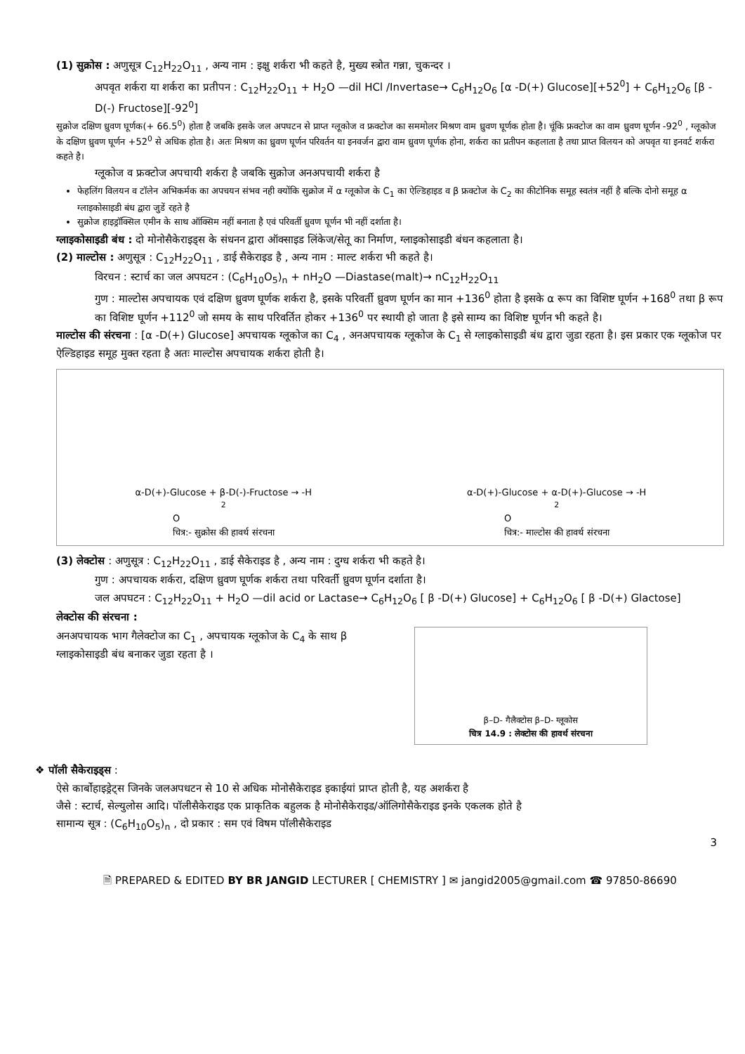(1) सुक्रोस : अणुसूत्र C<sub>12</sub>H<sub>22</sub>O<sub>11</sub> , अन्य नाम : इक्षु शर्करा भी कहते है, मुख्य स्त्रोत गन्ना, चुकन्दर ।
अपवृत शर्करा या शर्करा का प्रतीपन : C<sub>12</sub>H<sub>22</sub>O<sub>11</sub> + H<sub>2</sub>O —dil HCl /Invertase→ C<sub>6</sub>H<sub>12</sub>O<sub>6</sub> [α -D(+) Glucose][+52<sup>0</sup>] + C<sub>6</sub>H<sub>12</sub>O<sub>6</sub> [β -D(-) Fructose][-92<sup>0</sup>]
सुक्रोज दक्षिण ध्रुवण घूर्णक(+ 66.5<sup>0</sup>) होता है जबकि इसके जल अपघटन से प्राप्त ग्लूकोज व फ्रक्टोज का सममोलर मिश्रण वाम ध्रुवण घूर्णक होता है। चूंकि फ्रक्टोज का वाम ध्रुवण घूर्णन -92<sup>0</sup> , ग्लूकोज के दक्षिण ध्रुवण घूर्णन +52<sup>0</sup> से अधिक होता है। अतः मिश्रण का ध्रुवण घूर्णन परिवर्तन या इनवर्जन द्वारा वाम ध्रुवण घूर्णक होना, शर्करा का प्रतीपन कहलाता है तथा प्राप्त विलयन को अपवृत या इनवर्ट शर्करा कहते है।
ग्लूकोज व फ्रक्टोज अपचायी शर्करा है जबकि सुक्रोज अनअपचायी शर्करा है
फेहलिंग विलयन व टॉलेन अभिकर्मक का अपचयन संभव नही क्योंकि सुक्रोज में α ग्लूकोज के C<sub>1</sub> का ऐल्डिहाइड व β फ्रक्टोज के C<sub>2</sub> का कीटोनिक समूह स्वतंत्र नहीं है बल्कि दोनो समूह α ग्लाइकोसाइडी बंध द्वारा जुडें रहते है
सुक्रोज हाइड्रॉक्सिल एमीन के साथ ऑक्सिम नहीं बनाता है एवं परिवर्ती ध्रुवण घूर्णन भी नहीं दर्शाता है।
ग्लाइकोसाइडी बंध : दो मोनोसैकेराइड्स के संधनन द्वारा ऑक्साइड लिंकेज/सेतू का निर्माण, ग्लाइकोसाइडी बंधन कहलाता है।
(2) माल्टोस : अणुसूत्र : C<sub>12</sub>H<sub>22</sub>O<sub>11</sub> , डाई सैकेराइड है , अन्य नाम : माल्ट शर्करा भी कहते है।
विरचन : स्टार्च का जल अपघटन : (C<sub>6</sub>H<sub>10</sub>O<sub>5</sub>)<sub>n</sub> + nH<sub>2</sub>O —Diastase(malt)→ nC<sub>12</sub>H<sub>22</sub>O<sub>11</sub>
गुण : माल्टोस अपचायक एवं दक्षिण ध्रुवण घूर्णक शर्करा है, इसके परिवर्ती ध्रुवण घूर्णन का मान +136<sup>0</sup> होता है इसके α रूप का विशिष्ट घूर्णन +168<sup>0</sup> तथा β रूप का विशिष्ट घूर्णन +112<sup>0</sup> जो समय के साथ परिवर्तित होकर +136<sup>0</sup> पर स्थायी हो जाता है इसे साम्य का विशिष्ट घूर्णन भी कहते है।
माल्टोस की संरचना : [α -D(+) Glucose] अपचायक ग्लूकोज का C<sub>4</sub> , अनअपचायक ग्लूकोज के C<sub>1</sub> से ग्लाइकोसाइडी बंध द्वारा जुडा रहता है। इस प्रकार एक ग्लूकोज पर ऐल्डिहाइड समूह मुक्त रहता है अतः माल्टोस अपचायक शर्करा होती है।
α-D(+)-Glucose + β-D(-)-Fructose → -H<sub>2</sub>O
चित्र:- सुक्रोस की हावर्थ संरचना
α-D(+)-Glucose + α-D(+)-Glucose → -H<sub>2</sub>O
चित्र:- माल्टोस की हावर्थ संरचना
(3) लेक्टोस : अणुसूत्र : C<sub>12</sub>H<sub>22</sub>O<sub>11</sub> , डाई सैकेराइड है , अन्य नाम : दुग्ध शर्करा भी कहते है।
गुण : अपचायक शर्करा, दक्षिण ध्रुवण घूर्णक शर्करा तथा परिवर्ती ध्रुवण घूर्णन दर्शाता है।
जल अपघटन : C<sub>12</sub>H<sub>22</sub>O<sub>11</sub> + H<sub>2</sub>O —dil acid or Lactase→ C<sub>6</sub>H<sub>12</sub>O<sub>6</sub> [ β -D(+) Glucose] + C<sub>6</sub>H<sub>12</sub>O<sub>6</sub> [ β -D(+) Glactose]
लेक्टोस की संरचना :
अनअपचायक भाग गैलेक्टोज का C<sub>1</sub> , अपचायक ग्लूकोज के C<sub>4</sub> के साथ β ग्लाइकोसाइडी बंध बनाकर जुडा रहता है ।
β–D- गैलैक्टोस β–D- ग्लूकोस
चित्र 14.9 : लेक्टोस की हावर्थ संरचना
❖ पॉली सैकेराइड्स :
ऐसे कार्बोहाइड्रेट्स जिनके जलअपधटन से 10 से अधिक मोनोसैकेराइड इकाईयां प्राप्त होती है, यह अशर्करा है
जैसे : स्टार्च, सेल्युलोस आदि। पॉलीसैकेराइड एक प्राकृतिक बहुलक है मोनोसैकेराइड/ऑलिगोसैकेराइड इनके एकलक होते है
सामान्य सूत्र : (C<sub>6</sub>H<sub>10</sub>O<sub>5</sub>)<sub>n</sub> , दो प्रकार : सम एवं विषम पॉलीसैकेराइड
3
🗎 PREPARED & EDITED BY BR JANGID LECTURER [ CHEMISTRY ] ✉ jangid2005@gmail.com ☎ 97850-86690